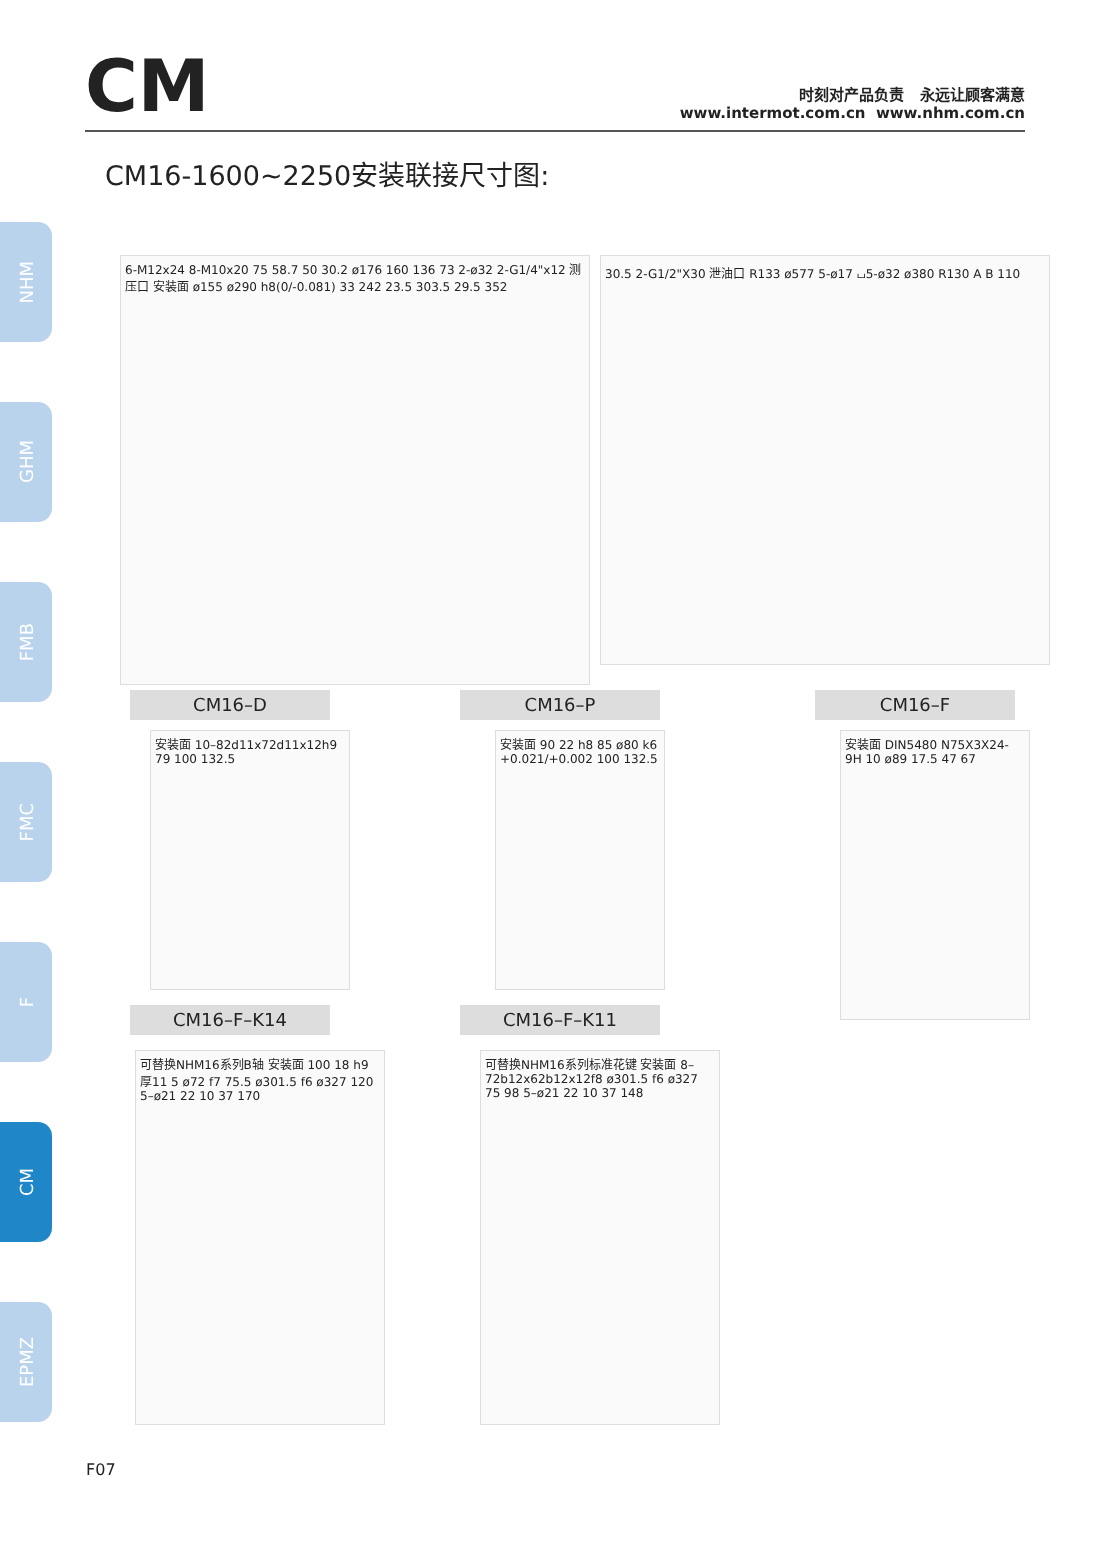CM
时刻对产品负责 永远让顾客满意
www.intermot.com.cn www.nhm.com.cn
CM16-1600~2250安装联接尺寸图:
NHM
GHM
FMB
FMC
F
CM
EPMZ
6-M12x24 8-M10x20 75 58.7 50 30.2 ø176 160 136 73 2-ø32 2-G1/4"x12 测压口 安装面 ø155 ø290 h8(0/-0.081) 33 242 23.5 303.5 29.5 352
30.5 2-G1/2"X30 泄油口 R133 ø577 5-ø17 ⌴5-ø32 ø380 R130 A B 110
CM16–D CM16–P CM16–F
安装面 10–82d11x72d11x12h9 79 100 132.5
安装面 90 22 h8 85 ø80 k6 +0.021/+0.002 100 132.5
安装面 DIN5480 N75X3X24-9H 10 ø89 17.5 47 67
CM16–F–K14 CM16–F–K11
可替换NHM16系列B轴 安装面 100 18 h9 厚11 5 ø72 f7 75.5 ø301.5 f6 ø327 120 5–ø21 22 10 37 170
可替换NHM16系列标准花键 安装面 8–72b12x62b12x12f8 ø301.5 f6 ø327 75 98 5–ø21 22 10 37 148
F07